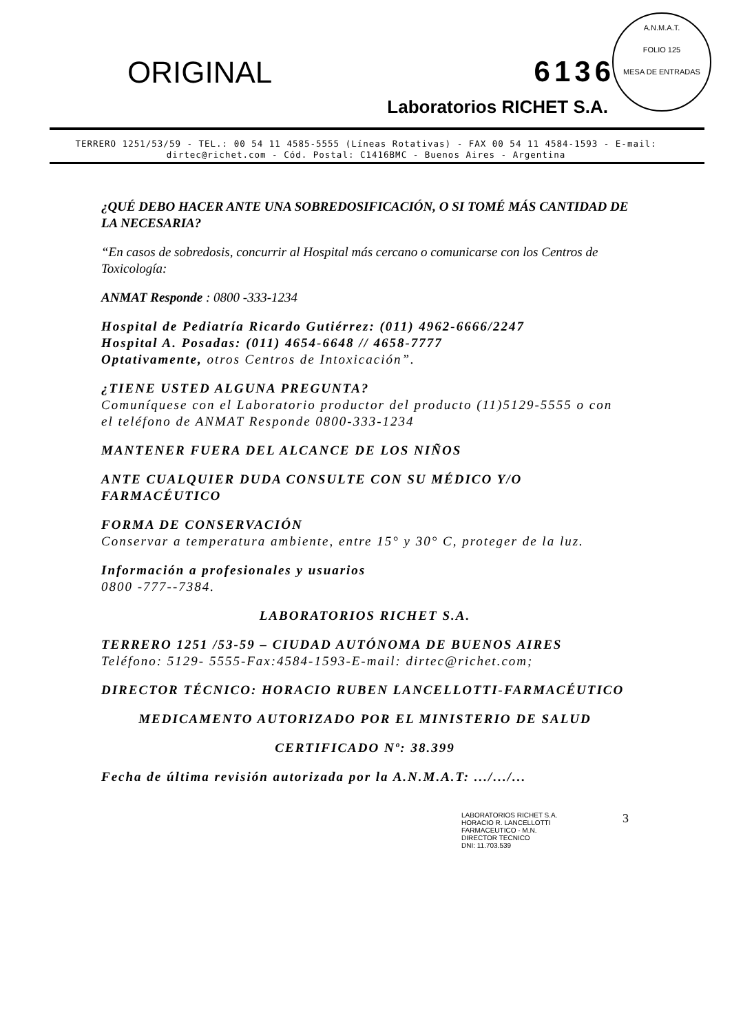A.N.M.A.T.
FOLIO 125
MESA DE ENTRADAS
ORIGINAL 6136
Laboratorios RICHET S.A.
TERRERO 1251/53/59 - TEL.: 00 54 11 4585-5555 (Líneas Rotativas) - FAX 00 54 11 4584-1593 - E-mail: dirtec@richet.com - Cód. Postal: C1416BMC - Buenos Aires - Argentina
¿QUÉ DEBO HACER ANTE UNA SOBREDOSIFICACIÓN, O SI TOMÉ MÁS CANTIDAD DE LA NECESARIA?
“En casos de sobredosis, concurrir al Hospital más cercano o comunicarse con los Centros de Toxicología:
ANMAT Responde : 0800 -333-1234
Hospital de Pediatría Ricardo Gutiérrez: (011) 4962-6666/2247
Hospital A. Posadas: (011) 4654-6648 // 4658-7777
Optativamente, otros Centros de Intoxicación”.
¿TIENE USTED ALGUNA PREGUNTA?
Comuníquese con el Laboratorio productor del producto (11)5129-5555 o con el teléfono de ANMAT Responde 0800-333-1234
MANTENER FUERA DEL ALCANCE DE LOS NIÑOS
ANTE CUALQUIER DUDA CONSULTE CON SU MÉDICO Y/O FARMACÉUTICO
FORMA DE CONSERVACIÓN
Conservar a temperatura ambiente, entre 15° y 30° C, proteger de la luz.
Información a profesionales y usuarios
0800 -777--7384.
LABORATORIOS RICHET S.A.
TERRERO 1251 /53-59 – CIUDAD AUTÓNOMA DE BUENOS AIRES
Teléfono: 5129- 5555-Fax:4584-1593-E-mail: dirtec@richet.com;
DIRECTOR TÉCNICO: HORACIO RUBEN LANCELLOTTI-FARMACÉUTICO
MEDICAMENTO AUTORIZADO POR EL MINISTERIO DE SALUD
CERTIFICADO Nº: 38.399
Fecha de última revisión autorizada por la A.N.M.A.T: .../.../...
LABORATORIOS RICHET S.A.
HORACIO R. LANCELLOTTI
FARMACEUTICO - M.N.
DIRECTOR TECNICO
DNI: 11.703.539
3